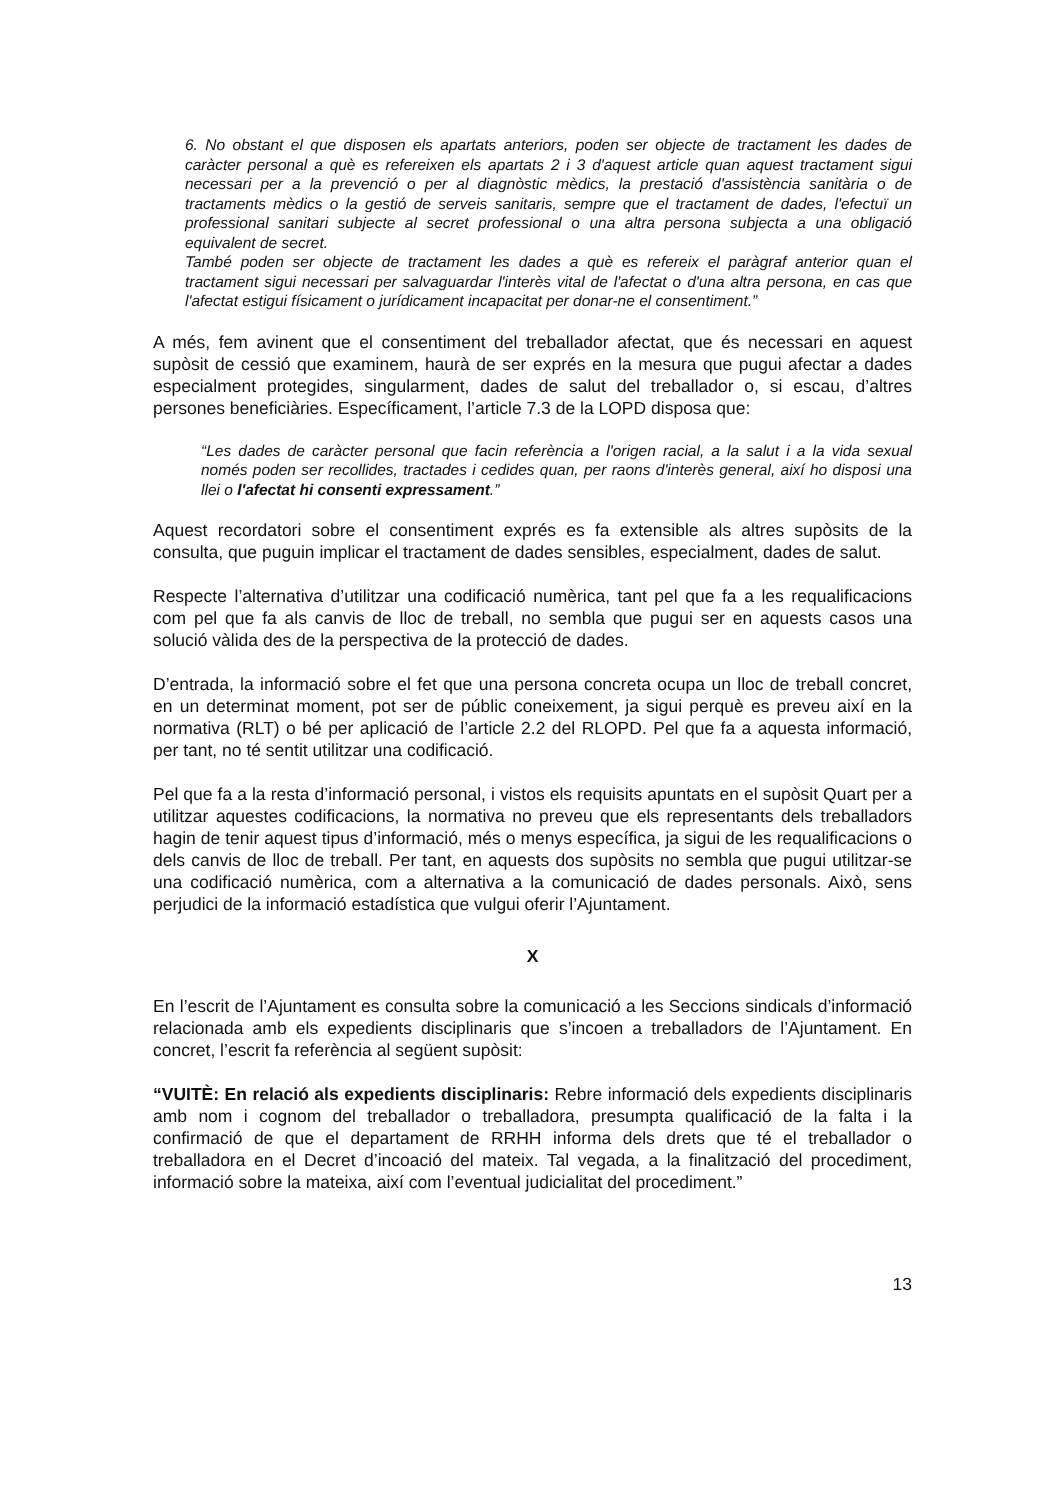6. No obstant el que disposen els apartats anteriors, poden ser objecte de tractament les dades de caràcter personal a què es refereixen els apartats 2 i 3 d'aquest article quan aquest tractament sigui necessari per a la prevenció o per al diagnòstic mèdics, la prestació d'assistència sanitària o de tractaments mèdics o la gestió de serveis sanitaris, sempre que el tractament de dades, l'efectuï un professional sanitari subjecte al secret professional o una altra persona subjecta a una obligació equivalent de secret.
També poden ser objecte de tractament les dades a què es refereix el paràgraf anterior quan el tractament sigui necessari per salvaguardar l'interès vital de l'afectat o d'una altra persona, en cas que l'afectat estigui físicament o jurídicament incapacitat per donar-ne el consentiment.”
A més, fem avinent que el consentiment del treballador afectat, que és necessari en aquest supòsit de cessió que examinem, haurà de ser exprés en la mesura que pugui afectar a dades especialment protegides, singularment, dades de salut del treballador o, si escau, d’altres persones beneficiàries. Específicament, l’article 7.3 de la LOPD disposa que:
“Les dades de caràcter personal que facin referència a l'origen racial, a la salut i a la vida sexual només poden ser recollides, tractades i cedides quan, per raons d'interès general, així ho disposi una llei o l'afectat hi consenti expressament.”
Aquest recordatori sobre el consentiment exprés es fa extensible als altres supòsits de la consulta, que puguin implicar el tractament de dades sensibles, especialment, dades de salut.
Respecte l’alternativa d’utilitzar una codificació numèrica, tant pel que fa a les requalificacions com pel que fa als canvis de lloc de treball, no sembla que pugui ser en aquests casos una solució vàlida des de la perspectiva de la protecció de dades.
D’entrada, la informació sobre el fet que una persona concreta ocupa un lloc de treball concret, en un determinat moment, pot ser de públic coneixement, ja sigui perquè es preveu així en la normativa (RLT) o bé per aplicació de l’article 2.2 del RLOPD. Pel que fa a aquesta informació, per tant, no té sentit utilitzar una codificació.
Pel que fa a la resta d’informació personal, i vistos els requisits apuntats en el supòsit Quart per a utilitzar aquestes codificacions, la normativa no preveu que els representants dels treballadors hagin de tenir aquest tipus d’informació, més o menys específica, ja sigui de les requalificacions o dels canvis de lloc de treball. Per tant, en aquests dos supòsits no sembla que pugui utilitzar-se una codificació numèrica, com a alternativa a la comunicació de dades personals. Això, sens perjudici de la informació estadística que vulgui oferir l’Ajuntament.
X
En l’escrit de l’Ajuntament es consulta sobre la comunicació a les Seccions sindicals d’informació relacionada amb els expedients disciplinaris que s’incoen a treballadors de l’Ajuntament. En concret, l’escrit fa referència al següent supòsit:
“VUITÈ: En relació als expedients disciplinaris: Rebre informació dels expedients disciplinaris amb nom i cognom del treballador o treballadora, presumpta qualificació de la falta i la confirmació de que el departament de RRHH informa dels drets que té el treballador o treballadora en el Decret d’incoació del mateix. Tal vegada, a la finalització del procediment, informació sobre la mateixa, així com l’eventual judicialitat del procediment.”
13